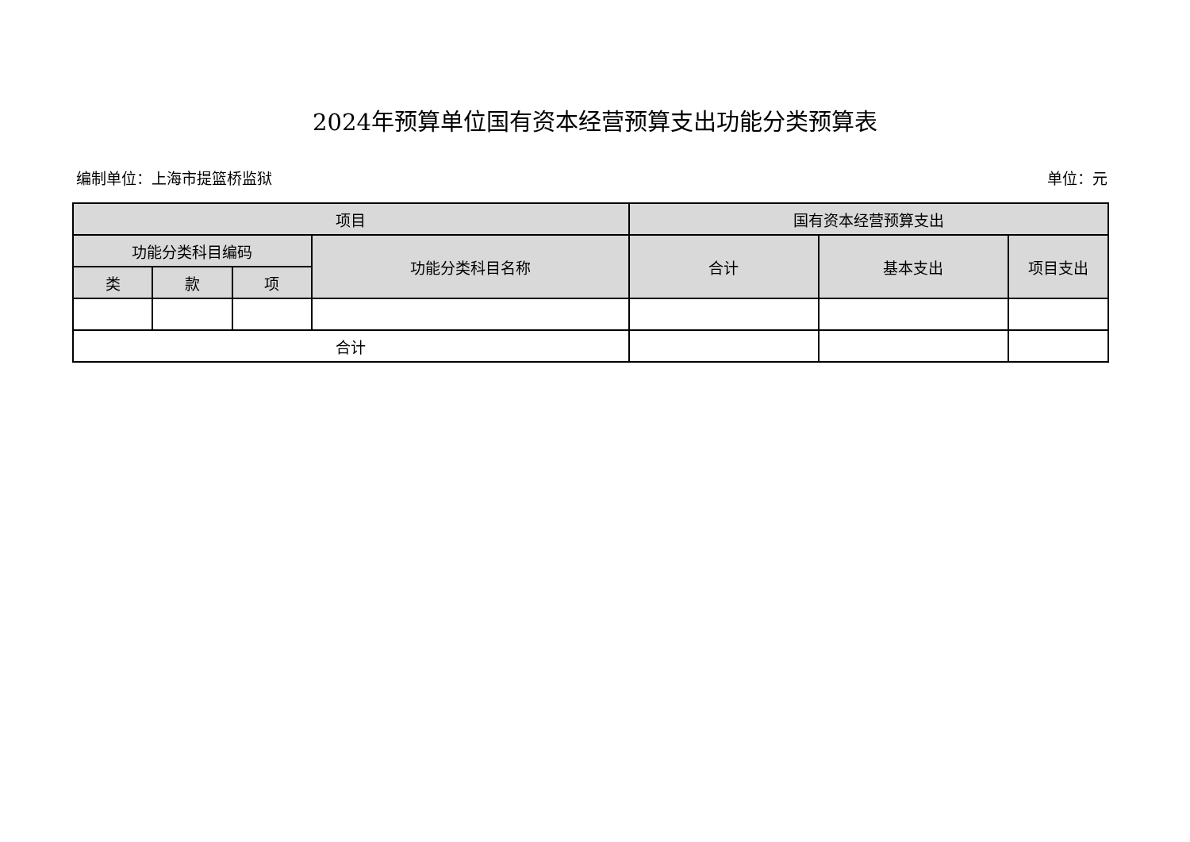2024年预算单位国有资本经营预算支出功能分类预算表
编制单位：上海市提篮桥监狱 单位：元
| 项目 | | | | 国有资本经营预算支出 | | |
| --- | --- | --- | --- | --- | --- | --- |
| 功能分类科目编码 | | | 功能分类科目名称 | 合计 | 基本支出 | 项目支出 |
| 类 | 款 | 项 | | | | |
| 合计 | | | | | | |